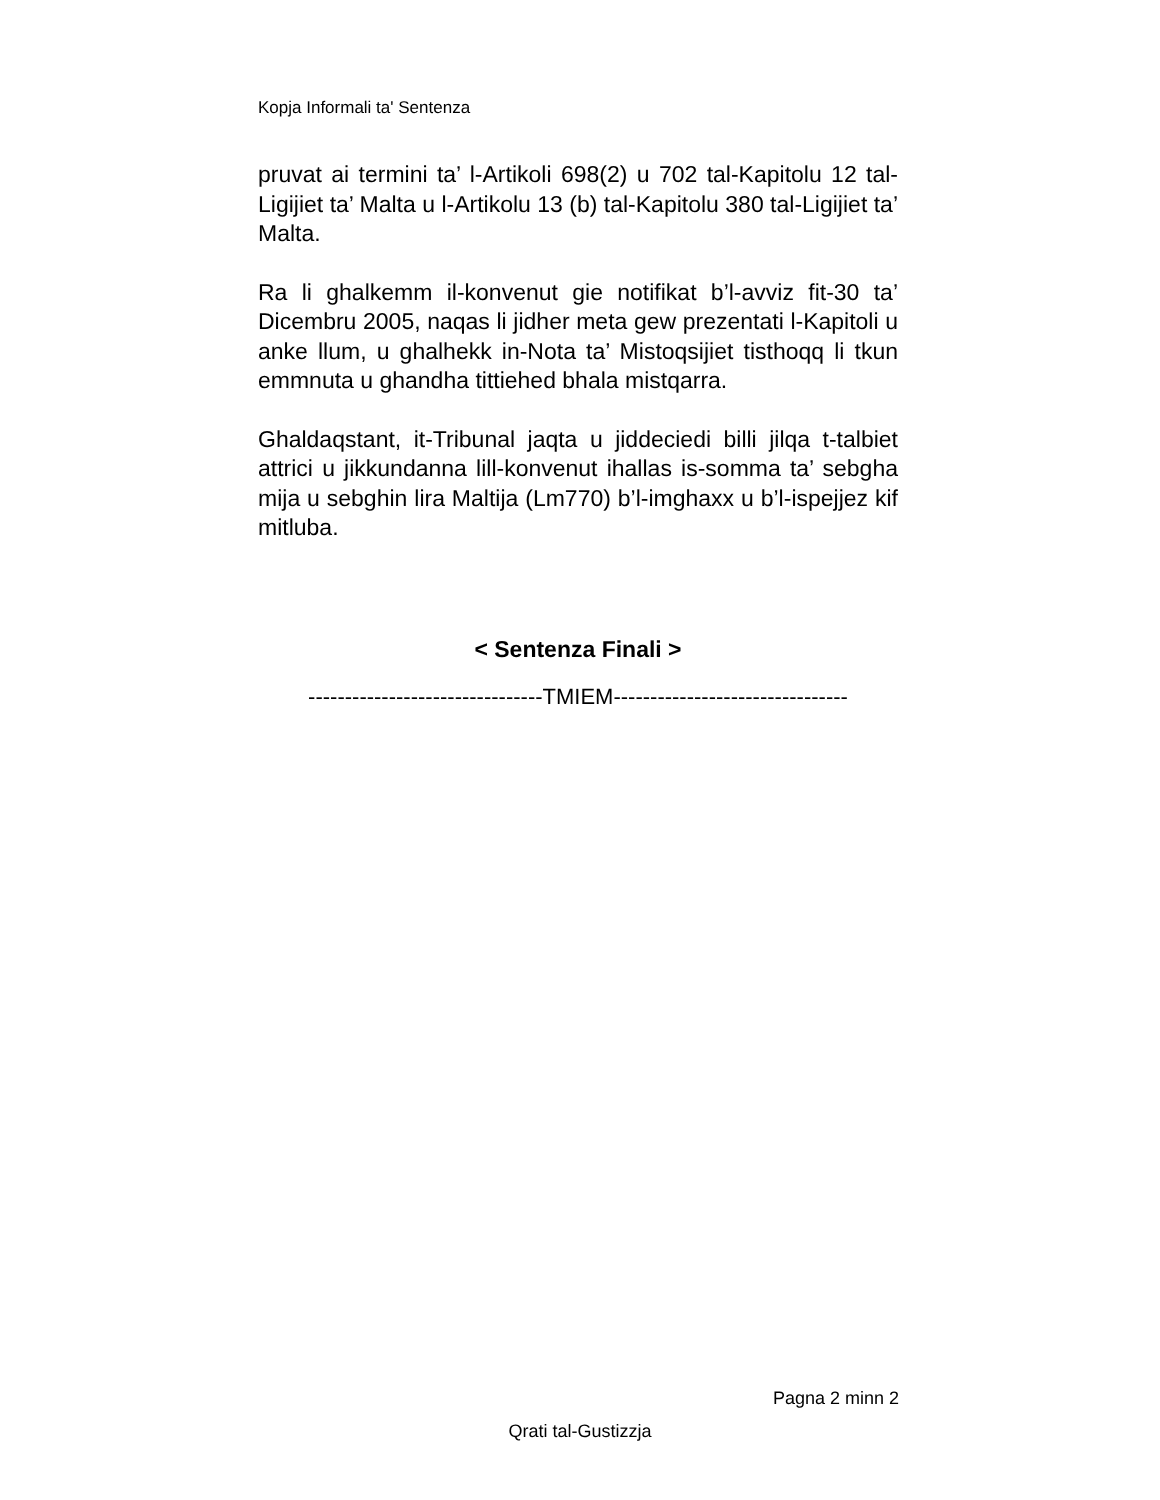Kopja Informali ta' Sentenza
pruvat ai termini ta’ l-Artikoli 698(2) u 702 tal-Kapitolu 12 tal-Ligijiet ta’ Malta u l-Artikolu 13 (b) tal-Kapitolu 380 tal-Ligijiet ta’ Malta.
Ra li ghalkemm il-konvenut gie notifikat b’l-avviz fit-30 ta’ Dicembru 2005, naqas li jidher meta gew prezentati l-Kapitoli u anke llum, u ghalhekk in-Nota ta’ Mistoqsijiet tisthoqq li tkun emmnuta u ghandha tittiehed bhala mistqarra.
Ghaldaqstant, it-Tribunal jaqta u jiddeciedi billi jilqa t-talbiet attrici u jikkundanna lill-konvenut ihallas is-somma ta’ sebgha mija u sebghin lira Maltija (Lm770) b’l-imghaxx u b’l-ispejjez kif mitluba.
< Sentenza Finali >
--------------------------------TMIEM--------------------------------
Pagna 2 minn 2
Qrati tal-Gustizzja